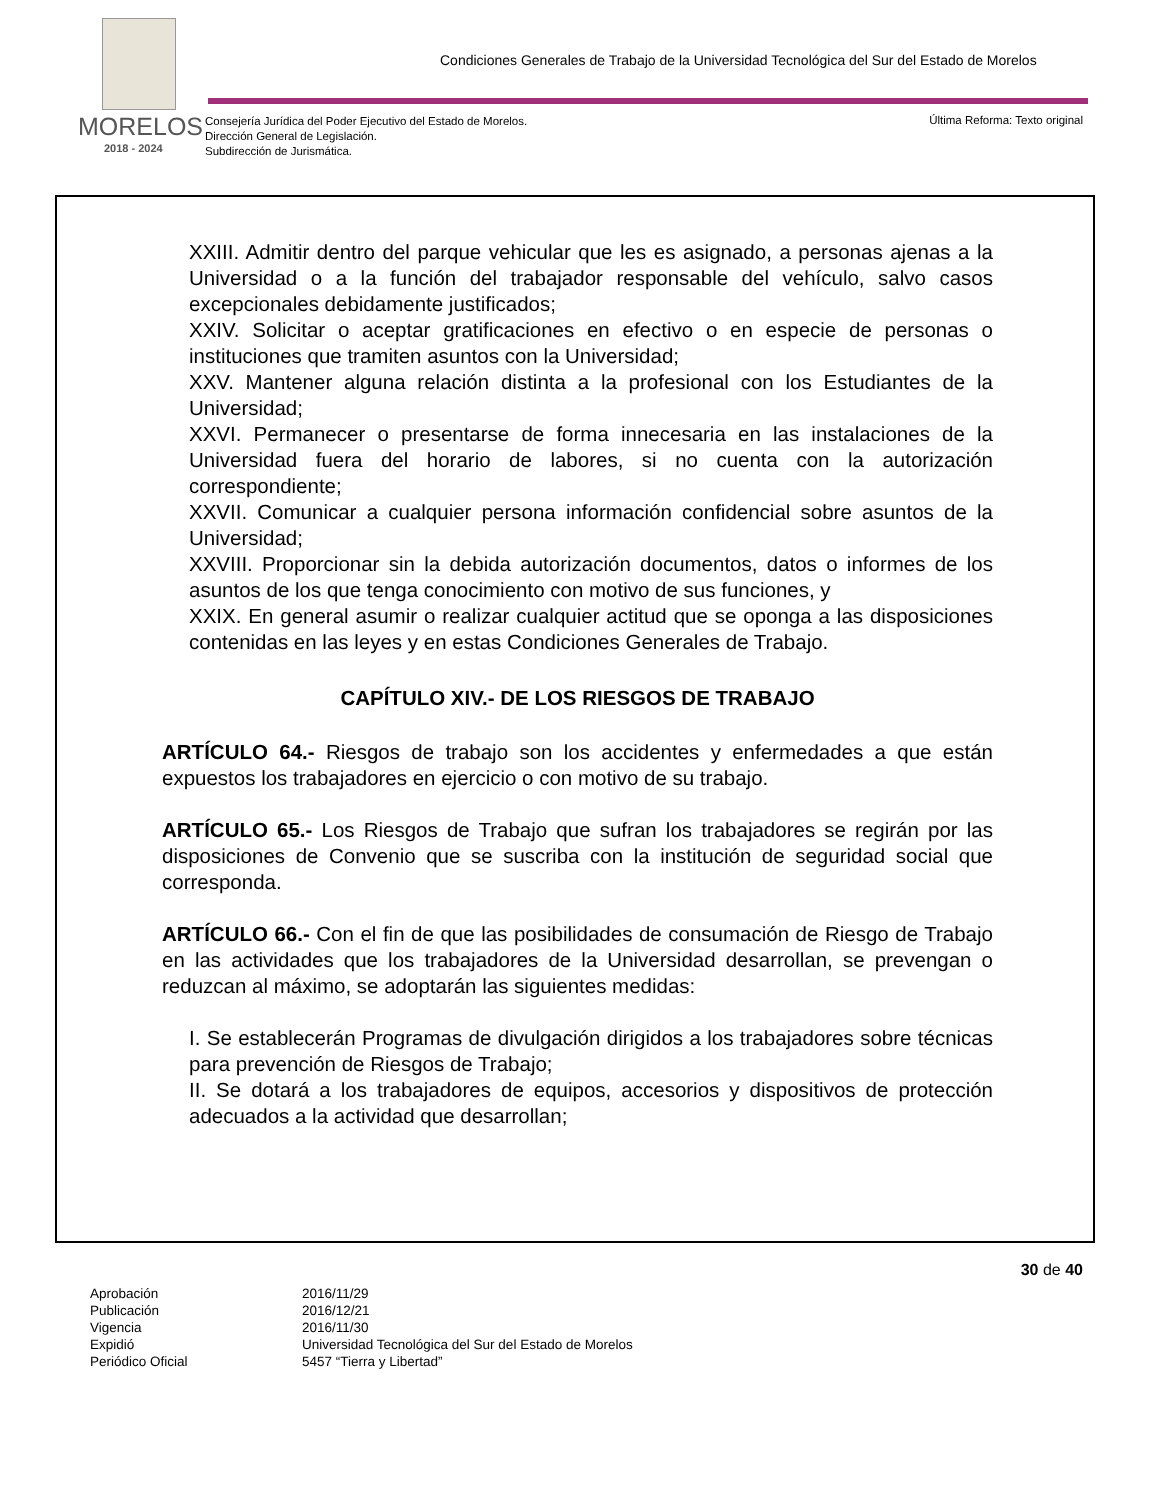Condiciones Generales de Trabajo de la Universidad Tecnológica del Sur del Estado de Morelos
MORELOS
2018 - 2024
Consejería Jurídica del Poder Ejecutivo del Estado de Morelos.
Dirección General de Legislación.
Subdirección de Jurismática.
Última Reforma: Texto original
XXIII. Admitir dentro del parque vehicular que les es asignado, a personas ajenas a la Universidad o a la función del trabajador responsable del vehículo, salvo casos excepcionales debidamente justificados;
XXIV. Solicitar o aceptar gratificaciones en efectivo o en especie de personas o instituciones que tramiten asuntos con la Universidad;
XXV. Mantener alguna relación distinta a la profesional con los Estudiantes de la Universidad;
XXVI. Permanecer o presentarse de forma innecesaria en las instalaciones de la Universidad fuera del horario de labores, si no cuenta con la autorización correspondiente;
XXVII. Comunicar a cualquier persona información confidencial sobre asuntos de la Universidad;
XXVIII. Proporcionar sin la debida autorización documentos, datos o informes de los asuntos de los que tenga conocimiento con motivo de sus funciones, y
XXIX. En general asumir o realizar cualquier actitud que se oponga a las disposiciones contenidas en las leyes y en estas Condiciones Generales de Trabajo.
CAPÍTULO XIV.- DE LOS RIESGOS DE TRABAJO
ARTÍCULO 64.- Riesgos de trabajo son los accidentes y enfermedades a que están expuestos los trabajadores en ejercicio o con motivo de su trabajo.
ARTÍCULO 65.- Los Riesgos de Trabajo que sufran los trabajadores se regirán por las disposiciones de Convenio que se suscriba con la institución de seguridad social que corresponda.
ARTÍCULO 66.- Con el fin de que las posibilidades de consumación de Riesgo de Trabajo en las actividades que los trabajadores de la Universidad desarrollan, se prevengan o reduzcan al máximo, se adoptarán las siguientes medidas:
I. Se establecerán Programas de divulgación dirigidos a los trabajadores sobre técnicas para prevención de Riesgos de Trabajo;
II. Se dotará a los trabajadores de equipos, accesorios y dispositivos de protección adecuados a la actividad que desarrollan;
30 de 40
Aprobación 2016/11/29
Publicación 2016/12/21
Vigencia 2016/11/30
Expidió Universidad Tecnológica del Sur del Estado de Morelos
Periódico Oficial 5457 “Tierra y Libertad”